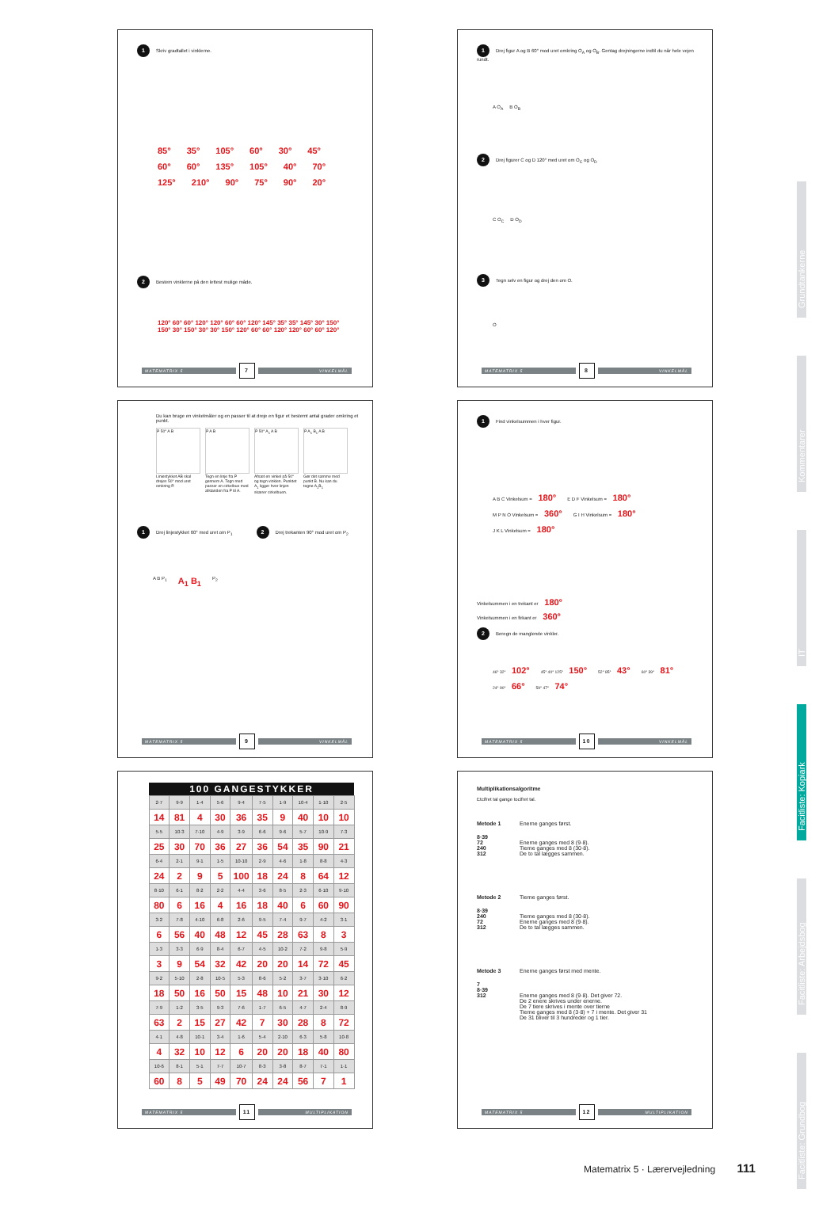1 Skriv gradtallet i vinklerne.
85° 35° 105° 60° 30° 45° 60° 60° 135° 105° 40° 70° 125° 210° 90° 75° 90° 20°
2 Bestem vinklerne på den lettest mulige måde.
120° 60° 60° 120° 120° 60° 60° 120° 145° 35° 35° 145° 30° 150° 150° 30° 150° 30° 30° 150° 120° 60° 60° 120° 120° 60° 60° 120°
MATEMATRIX 5 7 VINKELMÅL
1 Drej figur A og B 60° mod uret omkring O<sub>A</sub> og O<sub>B</sub>. Gentag drejningerne indtil du når hele vejen rundt.
A O<sub>A</sub> B O<sub>B</sub>
2 Drej figurer C og D 120° med uret om O<sub>C</sub> og O<sub>D</sub>
C O<sub>C</sub> D O<sub>D</sub>
3 Tegn selv en figur og drej den om O.
O
MATEMATRIX 5 8 VINKELMÅL
Du kan bruge en vinkelmåler og en passer til at dreje en figur et bestemt antal grader omkring et punkt.
P 50° A B
Liniestykket AB skal drejes 50° mod uret omkring P.
P A B
Tegn en linje fra P gennem A. Tegn med passer en cirkelbue med afstanden fra P til A.
P 50° A<sub>1</sub> A B
Afsæt en vinkel på 50° og tegn vinklen. Punktet A<sub>1</sub> ligger hvor linjen skærer cirkelbuen.
P A<sub>1</sub> B<sub>1</sub> A B
Gør det samme med punkt B. Nu kan du tegne A<sub>1</sub>B<sub>1</sub>
1 Drej linjestykket 60° med uret om P<sub>1</sub> 2 Drej trekanten 90° mod uret om P<sub>2</sub>
A B P<sub>1</sub> A<sub>1</sub> B<sub>1</sub> P<sub>2</sub>
MATEMATRIX 5 9 VINKELMÅL
1 Find vinkelsummen i hver figur.
A B C Vinkelsum = 180° E D F Vinkelsum = 180° M P N O Vinkelsum = 360° G I H Vinkelsum = 180° J K L Vinkelsum = 180°
Vinkelsummen i en trekant er 180°
Vinkelsummen i en firkant er 360°
2 Beregn de manglende vinkler.
46° 32° 102° 45° 40° 125° 150° 52° 85° 43° 60° 39° 81° 24° 90° 66° 59° 47° 74°
MATEMATRIX 5 10 VINKELMÅL
| 100 GANGESTYKKER | | | | | | | | | |
| --- | --- | --- | --- | --- | --- | --- | --- | --- | --- |
| 2·7 | 9·9 | 1·4 | 5·6 | 9·4 | 7·5 | 1·9 | 10·4 | 1·10 | 2·5 |
| 14 | 81 | 4 | 30 | 36 | 35 | 9 | 40 | 10 | 10 |
| 5·5 | 10·3 | 7·10 | 4·9 | 3·9 | 6·6 | 9·6 | 5·7 | 10·9 | 7·3 |
| 25 | 30 | 70 | 36 | 27 | 36 | 54 | 35 | 90 | 21 |
| 6·4 | 2·1 | 9·1 | 1·5 | 10·10 | 2·9 | 4·6 | 1·8 | 8·8 | 4·3 |
| 24 | 2 | 9 | 5 | 100 | 18 | 24 | 8 | 64 | 12 |
| 8·10 | 6·1 | 8·2 | 2·2 | 4·4 | 3·6 | 8·5 | 2·3 | 6·10 | 9·10 |
| 80 | 6 | 16 | 4 | 16 | 18 | 40 | 6 | 60 | 90 |
| 3·2 | 7·8 | 4·10 | 6·8 | 2·6 | 9·5 | 7·4 | 9·7 | 4·2 | 3·1 |
| 6 | 56 | 40 | 48 | 12 | 45 | 28 | 63 | 8 | 3 |
| 1·3 | 3·3 | 6·9 | 8·4 | 6·7 | 4·5 | 10·2 | 7·2 | 9·8 | 5·9 |
| 3 | 9 | 54 | 32 | 42 | 20 | 20 | 14 | 72 | 45 |
| 9·2 | 5·10 | 2·8 | 10·5 | 5·3 | 8·6 | 5·2 | 3·7 | 3·10 | 6·2 |
| 18 | 50 | 16 | 50 | 15 | 48 | 10 | 21 | 30 | 12 |
| 7·9 | 1·2 | 3·5 | 9·3 | 7·6 | 1·7 | 6·5 | 4·7 | 2·4 | 8·9 |
| 63 | 2 | 15 | 27 | 42 | 7 | 30 | 28 | 8 | 72 |
| 4·1 | 4·8 | 10·1 | 3·4 | 1·6 | 5·4 | 2·10 | 6·3 | 5·8 | 10·8 |
| 4 | 32 | 10 | 12 | 6 | 20 | 20 | 18 | 40 | 80 |
| 10·6 | 8·1 | 5·1 | 7·7 | 10·7 | 8·3 | 3·8 | 8·7 | 7·1 | 1·1 |
| 60 | 8 | 5 | 49 | 70 | 24 | 24 | 56 | 7 | 1 |
MATEMATRIX 5 11 MULTIPLIKATION
Multiplikationsalgoritme
Etcifret tal gange tocifret tal.
Metode 1 Enerne ganges først.
8·39
72
240
312
Enerne ganges med 8 (9·8).
Tierne ganges med 8 (30·8).
De to tal lægges sammen.
Metode 2 Tierne ganges først.
8·39
240
72
312
Tierne ganges med 8 (30·8).
Enerne ganges med 8 (9·8).
De to tal lægges sammen.
Metode 3 Enerne ganges først med mente.
7
8·39
312
Enerne ganges med 8 (9·8). Det giver 72.
De 2 enere skrives under enerne.
De 7 tiere skrives i mente over tierne
Tierne ganges med 8 (3·8) + 7 i mente. Det giver 31
De 31 bliver til 3 hundreder og 1 tier.
MATEMATRIX 5 12 MULTIPLIKATION
Grundtankerne
Kommentarer
IT
Facitliste: Kopiark
Facitliste: Arbejdsbog
Facitliste: Grundbog
Matematrix 5 · Lærervejledning 111